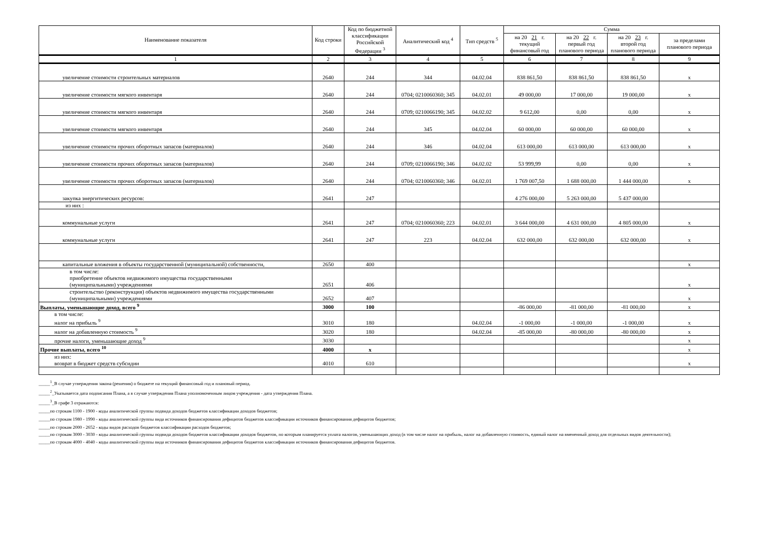| Наименование показателя | Код строки | Код по бюджетной классификации Российской Федерации <sup>3</sup> | Аналитический код <sup>4</sup> | Тип средств <sup>5</sup> | Сумма | | | |
| --- | --- | --- | --- | --- | --- | --- | --- | --- |
| | | | | | на 20 21 г. текущий финансовый год | на 20 22 г. первый год планового периода | на 20 23 г. второй год планового периода | за пределами планового периода |
| 1 | 2 | 3 | 4 | 5 | 6 | 7 | 8 | 9 |
| увеличение стоимости строительных материалов | 2640 | 244 | 344 | 04.02.04 | 838 861,50 | 838 861,50 | 838 861,50 | x |
| увеличение стоимости мягкого инвентаря | 2640 | 244 | 0704; 0210060360; 345 | 04.02.01 | 49 000,00 | 17 000,00 | 19 000,00 | x |
| увеличение стоимости мягкого инвентаря | 2640 | 244 | 0709; 0210066190; 345 | 04.02.02 | 9 612,00 | 0,00 | 0,00 | x |
| увеличение стоимости мягкого инвентаря | 2640 | 244 | 345 | 04.02.04 | 60 000,00 | 60 000,00 | 60 000,00 | x |
| увеличение стоимости прочих оборотных запасов (материалов) | 2640 | 244 | 346 | 04.02.04 | 613 000,00 | 613 000,00 | 613 000,00 | x |
| увеличение стоимости прочих оборотных запасов (материалов) | 2640 | 244 | 0709; 0210066190; 346 | 04.02.02 | 53 999,99 | 0,00 | 0,00 | x |
| увеличение стоимости прочих оборотных запасов (материалов) | 2640 | 244 | 0704; 0210060360; 346 | 04.02.01 | 1 769 007,50 | 1 688 000,00 | 1 444 000,00 | x |
| закупка энергитических ресурсов: | 2641 | 247 | | | 4 276 000,00 | 5 263 000,00 | 5 437 000,00 | |
| из них : | | | | | | | | |
| коммунальные услуги | 2641 | 247 | 0704; 0210060360; 223 | 04.02.01 | 3 644 000,00 | 4 631 000,00 | 4 805 000,00 | x |
| коммунальные услуги | 2641 | 247 | 223 | 04.02.04 | 632 000,00 | 632 000,00 | 632 000,00 | x |
| капитальные вложения в объекты государственной (муниципальной) собственности, | 2650 | 400 | | | | | | x |
| в том числе: приобретение объектов недвижимого имущества государственными (муниципальными) учреждениями | 2651 | 406 | | | | | | x |
| строительство (реконструкция) объектов недвижимого имущества государственными (муниципальными) учреждениями | 2652 | 407 | | | | | | x |
| Выплаты, уменьшающие доход, всего <sup>9</sup> | 3000 | 100 | | | -86 000,00 | -81 000,00 | -81 000,00 | x |
| в том числе: налог на прибыль <sup>9</sup> | 3010 | 180 | | 04.02.04 | -1 000,00 | -1 000,00 | -1 000,00 | x |
| налог на добавленную стоимость <sup>9</sup> | 3020 | 180 | | 04.02.04 | -85 000,00 | -80 000,00 | -80 000,00 | x |
| прочие налоги, уменьшающие доход <sup>9</sup> | 3030 | | | | | | | x |
| Прочие выплаты, всего <sup>10</sup> | 4000 | x | | | | | | x |
| из них: возврат в бюджет средств субсидии | 4010 | 610 | | | | | | x |
_____<sup>1</sup>_В случае утверждения закона (решения) о бюджете на текущий финансовый год и плановый период.
_____<sup>2</sup>_Указывается дата подписания Плана, а в случае утверждения Плана уполномоченным лицом учреждения - дата утверждения Плана.
_____<sup>3</sup>_В графе 3 отражаются:
_____по строкам 1100 - 1900 - коды аналитической группы подвида доходов бюджетов классификации доходов бюджетов;
_____по строкам 1980 - 1990 - коды аналитической группы вида источников финансирования дефицитов бюджетов классификации источников финансирования дефицитов бюджетов;
_____по строкам 2000 - 2652 - коды видов расходов бюджетов классификации расходов бюджетов;
_____по строкам 3000 - 3030 - коды аналитической группы подвида доходов бюджетов классификации доходов бюджетов, по которым планируется уплата налогов, уменьшающих доход (в том числе налог на прибыль, налог на добавленную стоимость, единый налог на вмененный доход для отдельных видов деятельности);
_____по строкам 4000 - 4040 - коды аналитической группы вида источников финансирования дефицитов бюджетов классификации источников финансирования дефицитов бюджетов.